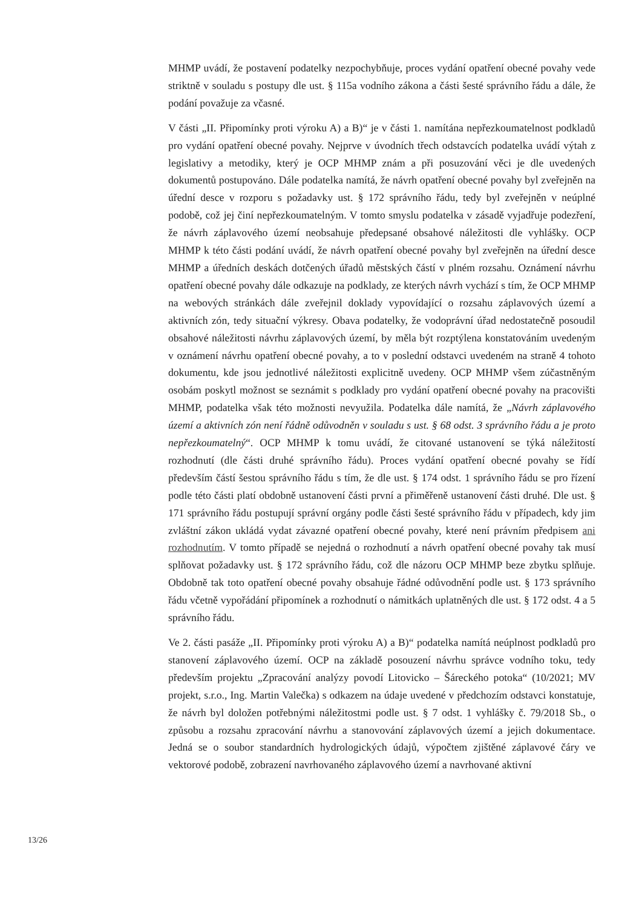MHMP uvádí, že postavení podatelky nezpochybňuje, proces vydání opatření obecné povahy vede striktně v souladu s postupy dle ust. § 115a vodního zákona a části šesté správního řádu a dále, že podání považuje za včasné.
V části „II. Připomínky proti výroku A) a B)“ je v části 1. namítána nepřezkoumatelnost podkladů pro vydání opatření obecné povahy. Nejprve v úvodních třech odstavcích podatelka uvádí výtah z legislativy a metodiky, který je OCP MHMP znám a při posuzování věci je dle uvedených dokumentů postupováno. Dále podatelka namítá, že návrh opatření obecné povahy byl zveřejněn na úřední desce v rozporu s požadavky ust. § 172 správního řádu, tedy byl zveřejněn v neúplné podobě, což jej činí nepřezkoumatelným. V tomto smyslu podatelka v zásadě vyjadřuje podezření, že návrh záplavového území neobsahuje předepsané obsahové náležitosti dle vyhlášky. OCP MHMP k této části podání uvádí, že návrh opatření obecné povahy byl zveřejněn na úřední desce MHMP a úředních deskách dotčených úřadů městských částí v plném rozsahu. Oznámení návrhu opatření obecné povahy dále odkazuje na podklady, ze kterých návrh vychází s tím, že OCP MHMP na webových stránkách dále zveřejnil doklady vypovídající o rozsahu záplavových území a aktivních zón, tedy situační výkresy. Obava podatelky, že vodoprávní úřad nedostatečně posoudil obsahové náležitosti návrhu záplavových území, by měla být rozptýlena konstatováním uvedeným v oznámení návrhu opatření obecné povahy, a to v poslední odstavci uvedeném na straně 4 tohoto dokumentu, kde jsou jednotlivé náležitosti explicitně uvedeny. OCP MHMP všem zúčastněným osobám poskytl možnost se seznámit s podklady pro vydání opatření obecné povahy na pracovišti MHMP, podatelka však této možnosti nevyužila. Podatelka dále namítá, že „Návrh záplavového území a aktivních zón není řádně odůvodněn v souladu s ust. § 68 odst. 3 správního řádu a je proto nepřezkoumatelný“. OCP MHMP k tomu uvádí, že citované ustanovení se týká náležitostí rozhodnutí (dle části druhé správního řádu). Proces vydání opatření obecné povahy se řídí především částí šestou správního řádu s tím, že dle ust. § 174 odst. 1 správního řádu se pro řízení podle této části platí obdobně ustanovení části první a přiměřeně ustanovení části druhé. Dle ust. § 171 správního řádu postupují správní orgány podle části šesté správního řádu v případech, kdy jim zvláštní zákon ukládá vydat závazné opatření obecné povahy, které není právním předpisem ani rozhodnutím. V tomto případě se nejedná o rozhodnutí a návrh opatření obecné povahy tak musí splňovat požadavky ust. § 172 správního řádu, což dle názoru OCP MHMP beze zbytku splňuje. Obdobně tak toto opatření obecné povahy obsahuje řádné odůvodnění podle ust. § 173 správního řádu včetně vypořádání připomínek a rozhodnutí o námitkách uplatněných dle ust. § 172 odst. 4 a 5 správního řádu.
Ve 2. části pasáže „II. Připomínky proti výroku A) a B)“ podatelka namítá neúplnost podkladů pro stanovení záplavového území. OCP na základě posouzení návrhu správce vodního toku, tedy především projektu „Zpracování analýzy povodí Litovicko – Šáreckého potoka“ (10/2021; MV projekt, s.r.o., Ing. Martin Valečka) s odkazem na údaje uvedené v předchozím odstavci konstatuje, že návrh byl doložen potřebnými náležitostmi podle ust. § 7 odst. 1 vyhlášky č. 79/2018 Sb., o způsobu a rozsahu zpracování návrhu a stanovování záplavových území a jejich dokumentace. Jedná se o soubor standardních hydrologických údajů, výpočtem zjištěné záplavové čáry ve vektorové podobě, zobrazení navrhovaného záplavového území a navrhované aktivní
13/26